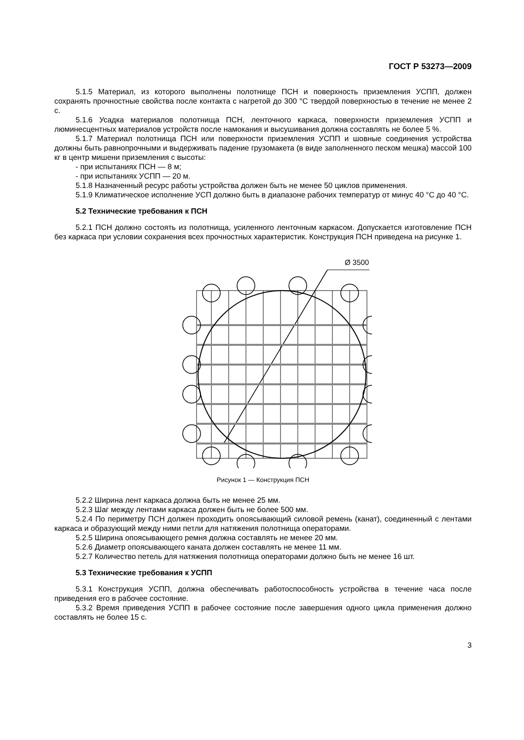ГОСТ Р 53273—2009
5.1.5 Материал, из которого выполнены полотнище ПСН и поверхность приземления УСПП, должен сохранять прочностные свойства после контакта с нагретой до 300 °С твердой поверхностью в течение не менее 2 с.
5.1.6 Усадка материалов полотнища ПСН, ленточного каркаса, поверхности приземления УСПП и люминесцентных материалов устройств после намокания и высушивания должна составлять не более 5 %.
5.1.7 Материал полотнища ПСН или поверхности приземления УСПП и шовные соединения устройства должны быть равнопрочными и выдерживать падение грузомакета (в виде заполненного песком мешка) массой 100 кг в центр мишени приземления с высоты:
- при испытаниях ПСН — 8 м;
- при испытаниях УСПП — 20 м.
5.1.8 Назначенный ресурс работы устройства должен быть не менее 50 циклов применения.
5.1.9 Климатическое исполнение УСП должно быть в диапазоне рабочих температур от минус 40 °С до 40 °С.
5.2 Технические требования к ПСН
5.2.1 ПСН должно состоять из полотнища, усиленного ленточным каркасом. Допускается изготовление ПСН без каркаса при условии сохранения всех прочностных характеристик. Конструкция ПСН приведена на рисунке 1.
Ø 3500
Рисунок 1 — Конструкция ПСН
5.2.2 Ширина лент каркаса должна быть не менее 25 мм.
5.2.3 Шаг между лентами каркаса должен быть не более 500 мм.
5.2.4 По периметру ПСН должен проходить опоясывающий силовой ремень (канат), соединенный с лентами каркаса и образующий между ними петли для натяжения полотнища операторами.
5.2.5 Ширина опоясывающего ремня должна составлять не менее 20 мм.
5.2.6 Диаметр опоясывающего каната должен составлять не менее 11 мм.
5.2.7 Количество петель для натяжения полотнища операторами должно быть не менее 16 шт.
5.3 Технические требования к УСПП
5.3.1 Конструкция УСПП, должна обеспечивать работоспособность устройства в течение часа после приведения его в рабочее состояние.
5.3.2 Время приведения УСПП в рабочее состояние после завершения одного цикла применения должно составлять не более 15 с.
3